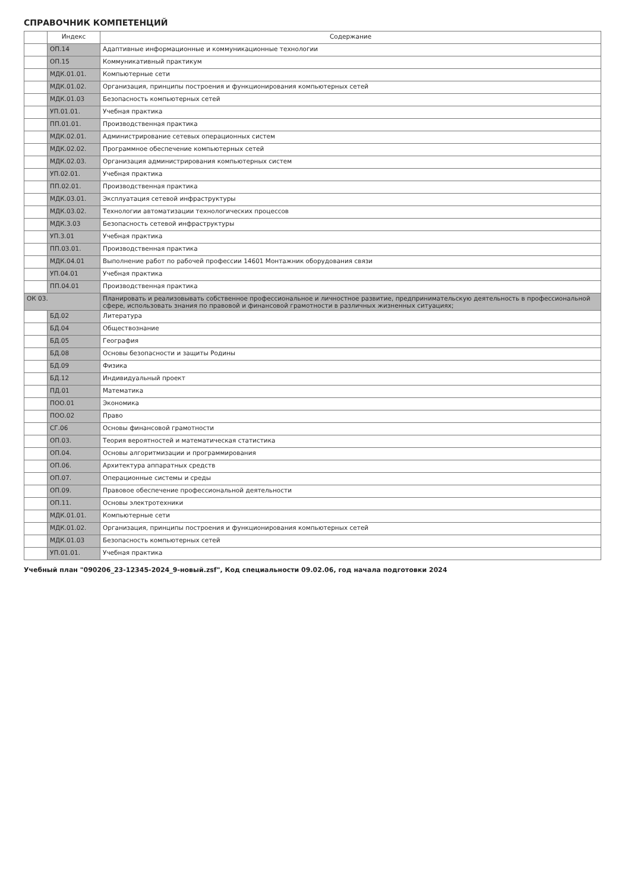СПРАВОЧНИК КОМПЕТЕНЦИЙ
| | Индекс | Содержание |
| --- | --- | --- |
| | ОП.14 | Адаптивные информационные и коммуникационные технологии |
| | ОП.15 | Коммуникативный практикум |
| | МДК.01.01. | Компьютерные сети |
| | МДК.01.02. | Организация, принципы построения и функционирования компьютерных сетей |
| | МДК.01.03 | Безопасность компьютерных сетей |
| | УП.01.01. | Учебная практика |
| | ПП.01.01. | Производственная практика |
| | МДК.02.01. | Администрирование сетевых операционных систем |
| | МДК.02.02. | Программное обеспечение компьютерных сетей |
| | МДК.02.03. | Организация администрирования компьютерных систем |
| | УП.02.01. | Учебная практика |
| | ПП.02.01. | Производственная практика |
| | МДК.03.01. | Эксплуатация сетевой инфраструктуры |
| | МДК.03.02. | Технологии автоматизации технологических процессов |
| | МДК.3.03 | Безопасность сетевой инфраструктуры |
| | УП.3.01 | Учебная практика |
| | ПП.03.01. | Производственная практика |
| | МДК.04.01 | Выполнение работ по рабочей профессии 14601 Монтажник оборудования связи |
| | УП.04.01 | Учебная практика |
| | ПП.04.01 | Производственная практика |
| ОК 03. | | Планировать и реализовывать собственное профессиональное и личностное развитие, предпринимательскую деятельность в профессиональной сфере, использовать знания по правовой и финансовой грамотности в различных жизненных ситуациях; |
| | БД.02 | Литература |
| | БД.04 | Обществознание |
| | БД.05 | География |
| | БД.08 | Основы безопасности и защиты Родины |
| | БД.09 | Физика |
| | БД.12 | Индивидуальный проект |
| | ПД.01 | Математика |
| | ПОО.01 | Экономика |
| | ПОО.02 | Право |
| | СГ.06 | Основы финансовой грамотности |
| | ОП.03. | Теория вероятностей и математическая статистика |
| | ОП.04. | Основы алгоритмизации и программирования |
| | ОП.06. | Архитектура аппаратных средств |
| | ОП.07. | Операционные системы и среды |
| | ОП.09. | Правовое обеспечение профессиональной деятельности |
| | ОП.11. | Основы электротехники |
| | МДК.01.01. | Компьютерные сети |
| | МДК.01.02. | Организация, принципы построения и функционирования компьютерных сетей |
| | МДК.01.03 | Безопасность компьютерных сетей |
| | УП.01.01. | Учебная практика |
Учебный план "090206_23-12345-2024_9-новый.zsf", Код специальности 09.02.06, год начала подготовки 2024